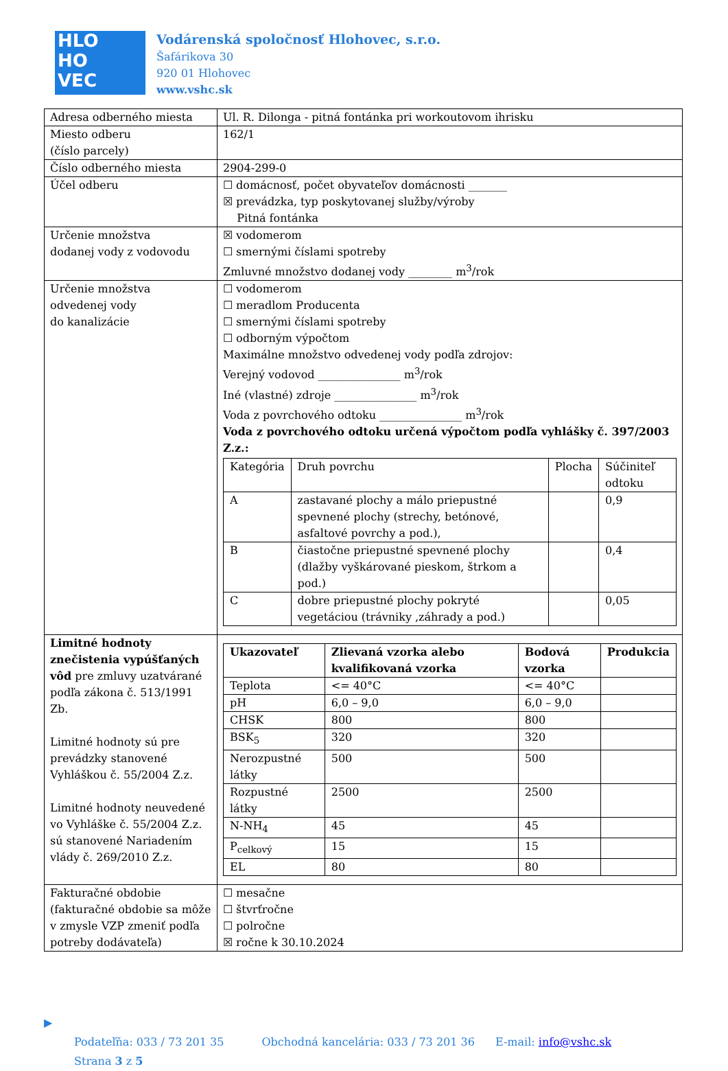HLO
HO
VEC
Vodárenská spoločnosť Hlohovec, s.r.o.
Šafárikova 30
920 01 Hlohovec
www.vshc.sk
| Adresa odberného miesta | Ul. R. Dilonga - pitná fontánka pri workoutovom ihrisku |
| Miesto odberu (číslo parcely) | 162/1 |
| Číslo odberného miesta | 2904-299-0 |
| Účel odberu | ☐ domácnosť, počet obyvateľov domácnosti _______ ☒ prevádzka, typ poskytovanej služby/výroby Pitná fontánka |
| Určenie množstva dodanej vody z vodovodu | ☒ vodomerom ☐ smernými číslami spotreby Zmluvné množstvo dodanej vody ________ m<sup>3</sup>/rok |
| Určenie množstva odvedenej vody do kanalizácie | ☐ vodomerom ☐ meradlom Producenta ☐ smernými číslami spotreby ☐ odborným výpočtom Maximálne množstvo odvedenej vody podľa zdrojov: Verejný vodovod _______________ m<sup>3</sup>/rok Iné (vlastné) zdroje _______________ m<sup>3</sup>/rok Voda z povrchového odtoku _______________ m<sup>3</sup>/rok Voda z povrchového odtoku určená výpočtom podľa vyhlášky č. 397/2003 Z.z.: / Kategória / Druh povrchu / Plocha / Súčiniteľ odtoku / / A / zastavané plochy a málo priepustné spevnené plochy (strechy, betónové, asfaltové povrchy a pod.), / / 0,9 / / B / čiastočne priepustné spevnené plochy (dlažby vyškárované pieskom, štrkom a pod.) / / 0,4 / / C / dobre priepustné plochy pokryté vegetáciou (trávniky ,záhrady a pod.) / / 0,05 / |
| Limitné hodnoty znečistenia vypúšťaných vôd pre zmluvy uzatvárané podľa zákona č. 513/1991 Zb. Limitné hodnoty sú pre prevádzky stanovené Vyhláškou č. 55/2004 Z.z. Limitné hodnoty neuvedené vo Vyhláške č. 55/2004 Z.z. sú stanovené Nariadením vlády č. 269/2010 Z.z. | / Ukazovateľ / Zlievaná vzorka alebo kvalifikovaná vzorka / Bodová vzorka / Produkcia / / --- / --- / --- / --- / / Teplota / <= 40°C / <= 40°C / / / pH / 6,0 – 9,0 / 6,0 – 9,0 / / / CHSK / 800 / 800 / / / BSK<sub>5</sub> / 320 / 320 / / / Nerozpustné látky / 500 / 500 / / / Rozpustné látky / 2500 / 2500 / / / N-NH<sub>4</sub> / 45 / 45 / / / P<sub>celkový</sub> / 15 / 15 / / / EL / 80 / 80 / / |
| Fakturačné obdobie (fakturačné obdobie sa môže v zmysle VZP zmeniť podľa potreby dodávateľa) | ☐ mesačne ☐ štvrťročne ☐ polročne ☒ ročne k 30.10.2024 |
▶
Podateľňa: 033 / 73 201 35 Obchodná kancelária: 033 / 73 201 36 E-mail: info@vshc.sk
Strana 3 z 5